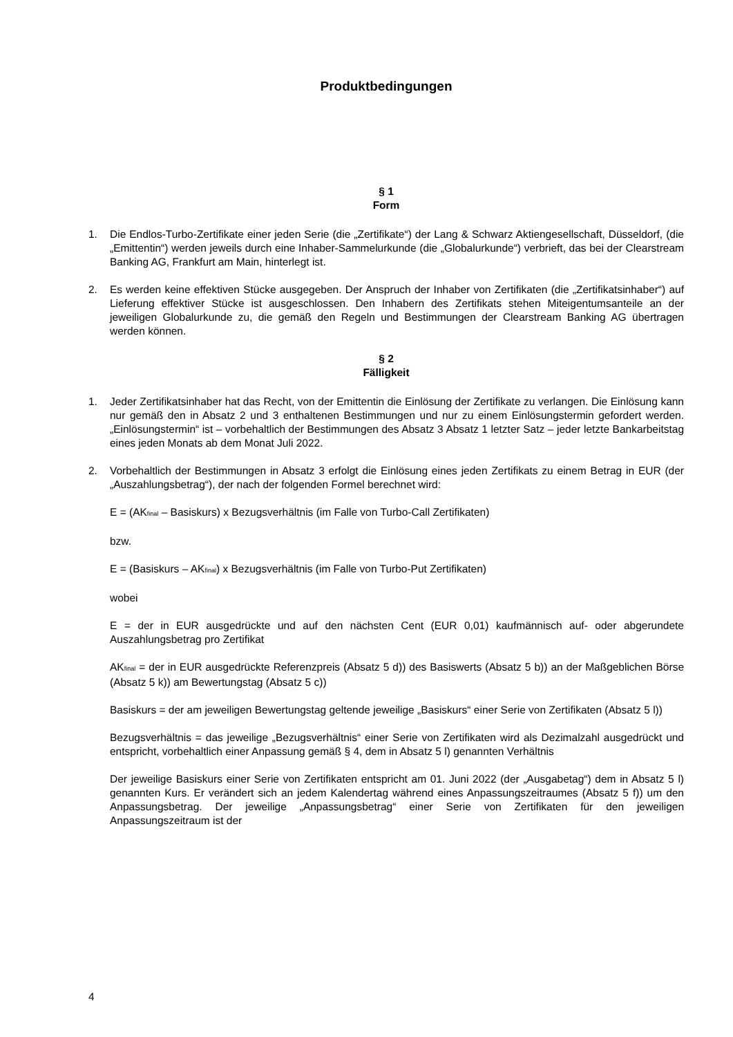Produktbedingungen
§ 1
Form
1. Die Endlos-Turbo-Zertifikate einer jeden Serie (die „Zertifikate“) der Lang & Schwarz Aktiengesellschaft, Düsseldorf, (die „Emittentin“) werden jeweils durch eine Inhaber-Sammelurkunde (die „Globalurkunde“) verbrieft, das bei der Clearstream Banking AG, Frankfurt am Main, hinterlegt ist.
2. Es werden keine effektiven Stücke ausgegeben. Der Anspruch der Inhaber von Zertifikaten (die „Zertifikatsinhaber“) auf Lieferung effektiver Stücke ist ausgeschlossen. Den Inhabern des Zertifikats stehen Miteigentumsanteile an der jeweiligen Globalurkunde zu, die gemäß den Regeln und Bestimmungen der Clearstream Banking AG übertragen werden können.
§ 2
Fälligkeit
1. Jeder Zertifikatsinhaber hat das Recht, von der Emittentin die Einlösung der Zertifikate zu verlangen. Die Einlösung kann nur gemäß den in Absatz 2 und 3 enthaltenen Bestimmungen und nur zu einem Einlösungstermin gefordert werden. „Einlösungstermin“ ist – vorbehaltlich der Bestimmungen des Absatz 3 Absatz 1 letzter Satz – jeder letzte Bankarbeitstag eines jeden Monats ab dem Monat Juli 2022.
2. Vorbehaltlich der Bestimmungen in Absatz 3 erfolgt die Einlösung eines jeden Zertifikats zu einem Betrag in EUR (der „Auszahlungsbetrag“), der nach der folgenden Formel berechnet wird:
E = (AK<sub>final</sub> – Basiskurs) x Bezugsverhältnis (im Falle von Turbo-Call Zertifikaten)
bzw.
E = (Basiskurs – AK<sub>final</sub>) x Bezugsverhältnis (im Falle von Turbo-Put Zertifikaten)
wobei
E = der in EUR ausgedrückte und auf den nächsten Cent (EUR 0,01) kaufmännisch auf- oder abgerundete Auszahlungsbetrag pro Zertifikat
AK<sub>final</sub> = der in EUR ausgedrückte Referenzpreis (Absatz 5 d)) des Basiswerts (Absatz 5 b)) an der Maßgeblichen Börse (Absatz 5 k)) am Bewertungstag (Absatz 5 c))
Basiskurs = der am jeweiligen Bewertungstag geltende jeweilige „Basiskurs“ einer Serie von Zertifikaten (Absatz 5 l))
Bezugsverhältnis = das jeweilige „Bezugsverhältnis“ einer Serie von Zertifikaten wird als Dezimalzahl ausgedrückt und entspricht, vorbehaltlich einer Anpassung gemäß § 4, dem in Absatz 5 l) genannten Verhältnis
Der jeweilige Basiskurs einer Serie von Zertifikaten entspricht am 01. Juni 2022 (der „Ausgabetag“) dem in Absatz 5 l) genannten Kurs. Er verändert sich an jedem Kalendertag während eines Anpassungszeitraumes (Absatz 5 f)) um den Anpassungsbetrag. Der jeweilige „Anpassungsbetrag“ einer Serie von Zertifikaten für den jeweiligen Anpassungszeitraum ist der
4